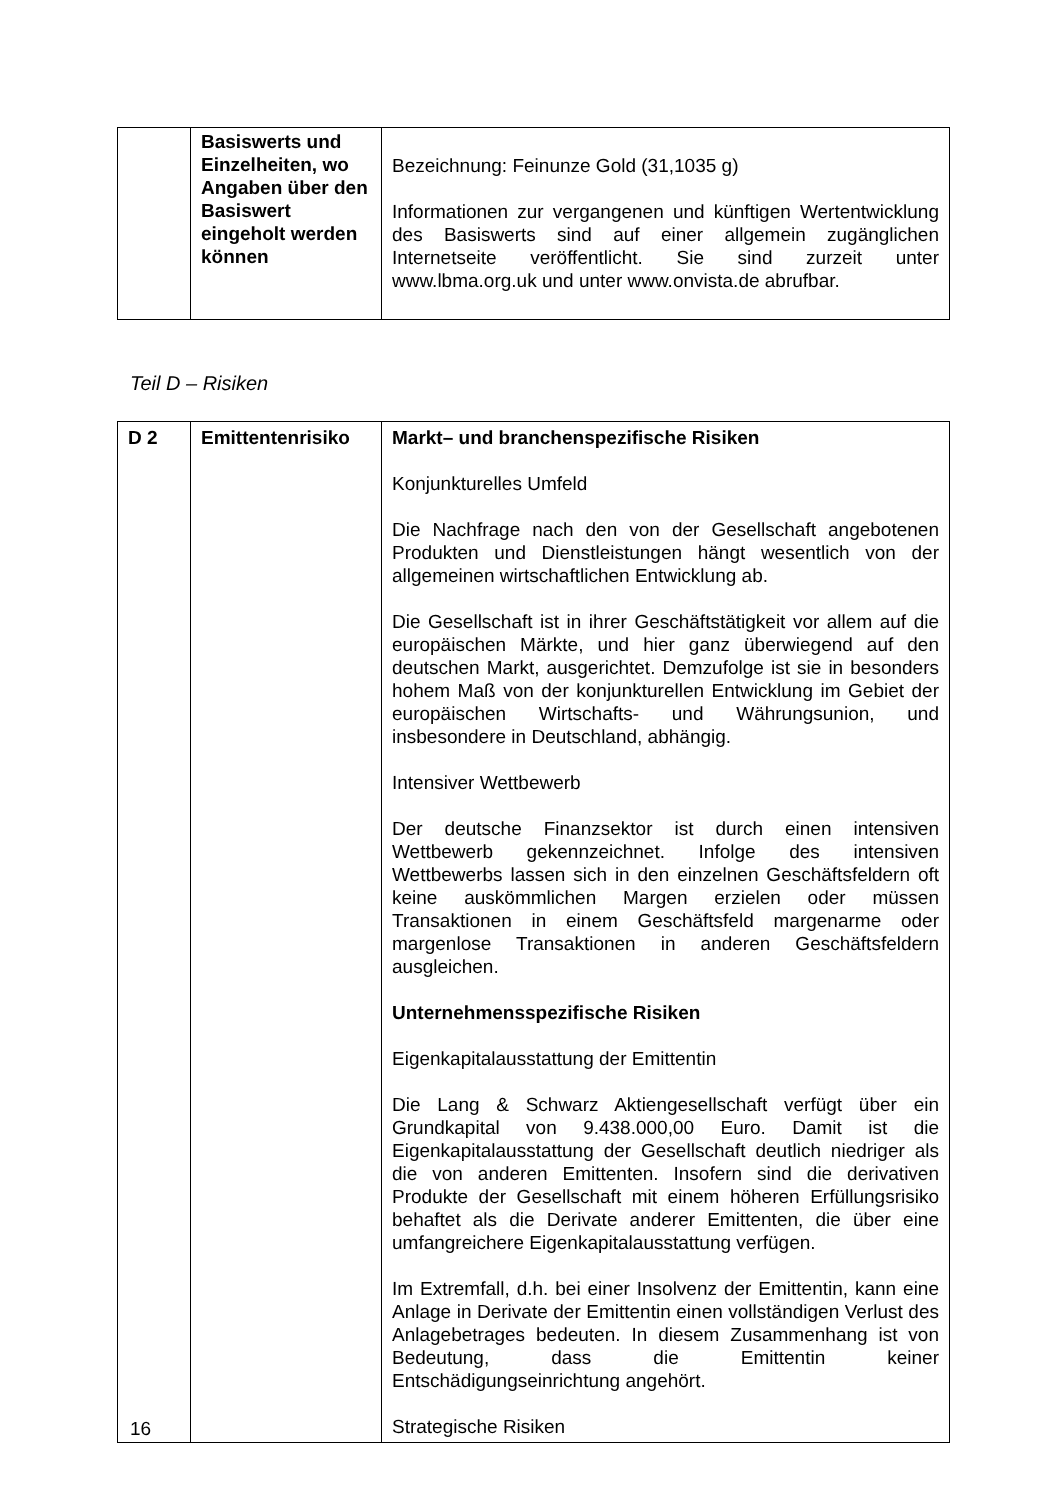| | Basiswerts und Einzelheiten, wo Angaben über den Basiswert eingeholt werden können | Bezeichnung: Feinunze Gold (31,1035 g) Informationen zur vergangenen und künftigen Wertentwicklung des Basiswerts sind auf einer allgemein zugänglichen Internetseite veröffentlicht. Sie sind zurzeit unter www.lbma.org.uk und unter www.onvista.de abrufbar. |
Teil D – Risiken
| D 2 | Emittentenrisiko | Markt– und branchenspezifische Risiken Konjunkturelles Umfeld Die Nachfrage nach den von der Gesellschaft angebotenen Produkten und Dienstleistungen hängt wesentlich von der allgemeinen wirtschaftlichen Entwicklung ab. Die Gesellschaft ist in ihrer Geschäftstätigkeit vor allem auf die europäischen Märkte, und hier ganz überwiegend auf den deutschen Markt, ausgerichtet. Demzufolge ist sie in besonders hohem Maß von der konjunkturellen Entwicklung im Gebiet der europäischen Wirtschafts- und Währungsunion, und insbesondere in Deutschland, abhängig. Intensiver Wettbewerb Der deutsche Finanzsektor ist durch einen intensiven Wettbewerb gekennzeichnet. Infolge des intensiven Wettbewerbs lassen sich in den einzelnen Geschäftsfeldern oft keine auskömmlichen Margen erzielen oder müssen Transaktionen in einem Geschäftsfeld margenarme oder margenlose Transaktionen in anderen Geschäftsfeldern ausgleichen. Unternehmensspezifische Risiken Eigenkapitalausstattung der Emittentin Die Lang & Schwarz Aktiengesellschaft verfügt über ein Grundkapital von 9.438.000,00 Euro. Damit ist die Eigenkapitalausstattung der Gesellschaft deutlich niedriger als die von anderen Emittenten. Insofern sind die derivativen Produkte der Gesellschaft mit einem höheren Erfüllungsrisiko behaftet als die Derivate anderer Emittenten, die über eine umfangreichere Eigenkapitalausstattung verfügen. Im Extremfall, d.h. bei einer Insolvenz der Emittentin, kann eine Anlage in Derivate der Emittentin einen vollständigen Verlust des Anlagebetrages bedeuten. In diesem Zusammenhang ist von Bedeutung, dass die Emittentin keiner Entschädigungseinrichtung angehört. Strategische Risiken |
16